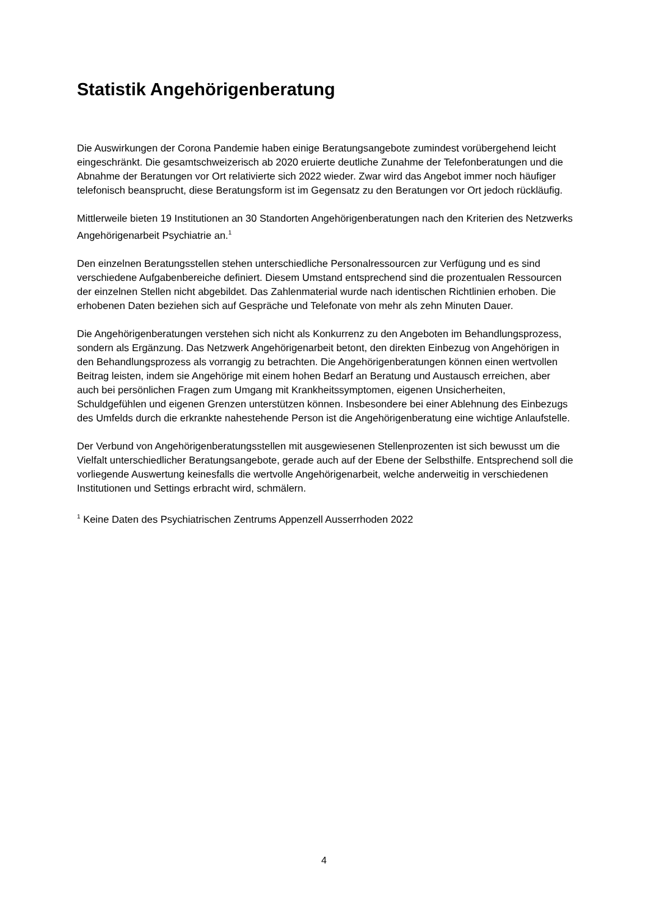Statistik Angehörigenberatung
Die Auswirkungen der Corona Pandemie haben einige Beratungsangebote zumindest vorübergehend leicht eingeschränkt. Die gesamtschweizerisch ab 2020 eruierte deutliche Zunahme der Telefonberatungen und die Abnahme der Beratungen vor Ort relativierte sich 2022 wieder. Zwar wird das Angebot immer noch häufiger telefonisch beansprucht, diese Beratungsform ist im Gegensatz zu den Beratungen vor Ort jedoch rückläufig.
Mittlerweile bieten 19 Institutionen an 30 Standorten Angehörigenberatungen nach den Kriterien des Netzwerks Angehörigenarbeit Psychiatrie an.<sup>1</sup>
Den einzelnen Beratungsstellen stehen unterschiedliche Personalressourcen zur Verfügung und es sind verschiedene Aufgabenbereiche definiert. Diesem Umstand entsprechend sind die prozentualen Ressourcen der einzelnen Stellen nicht abgebildet. Das Zahlenmaterial wurde nach identischen Richtlinien erhoben. Die erhobenen Daten beziehen sich auf Gespräche und Telefonate von mehr als zehn Minuten Dauer.
Die Angehörigenberatungen verstehen sich nicht als Konkurrenz zu den Angeboten im Behandlungsprozess, sondern als Ergänzung. Das Netzwerk Angehörigenarbeit betont, den direkten Einbezug von Angehörigen in den Behandlungsprozess als vorrangig zu betrachten. Die Angehörigenberatungen können einen wertvollen Beitrag leisten, indem sie Angehörige mit einem hohen Bedarf an Beratung und Austausch erreichen, aber auch bei persönlichen Fragen zum Umgang mit Krankheitssymptomen, eigenen Unsicherheiten, Schuldgefühlen und eigenen Grenzen unterstützen können. Insbesondere bei einer Ablehnung des Einbezugs des Umfelds durch die erkrankte nahestehende Person ist die Angehörigenberatung eine wichtige Anlaufstelle.
Der Verbund von Angehörigenberatungsstellen mit ausgewiesenen Stellenprozenten ist sich bewusst um die Vielfalt unterschiedlicher Beratungsangebote, gerade auch auf der Ebene der Selbsthilfe. Entsprechend soll die vorliegende Auswertung keinesfalls die wertvolle Angehörigenarbeit, welche anderweitig in verschiedenen Institutionen und Settings erbracht wird, schmälern.
<sup>1</sup> Keine Daten des Psychiatrischen Zentrums Appenzell Ausserrhoden 2022
4